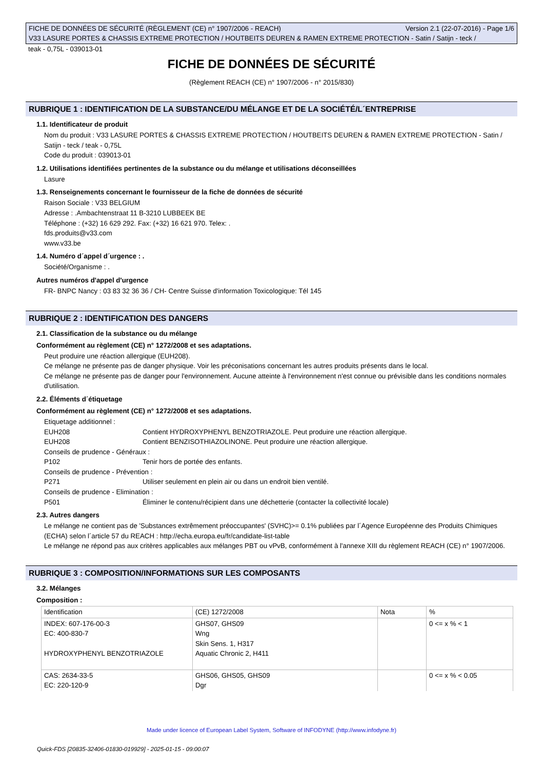FICHE DE DONNÉES DE SÉCURITÉ (RÈGLEMENT (CE) n° 1907/2006 - REACH) Version 2.1 (22-07-2016) - Page 1/6
V33 LASURE PORTES & CHASSIS EXTREME PROTECTION / HOUTBEITS DEUREN & RAMEN EXTREME PROTECTION - Satin / Satijn - teck /
teak - 0,75L - 039013-01
FICHE DE DONNÉES DE SÉCURITÉ
(Règlement REACH (CE) n° 1907/2006 - n° 2015/830)
RUBRIQUE 1 : IDENTIFICATION DE LA SUBSTANCE/DU MÉLANGE ET DE LA SOCIÉTÉ/L´ENTREPRISE
1.1. Identificateur de produit
Nom du produit : V33 LASURE PORTES & CHASSIS EXTREME PROTECTION / HOUTBEITS DEUREN & RAMEN EXTREME PROTECTION - Satin / Satijn - teck / teak - 0,75L
Code du produit : 039013-01
1.2. Utilisations identifiées pertinentes de la substance ou du mélange et utilisations déconseillées
Lasure
1.3. Renseignements concernant le fournisseur de la fiche de données de sécurité
Raison Sociale : V33 BELGIUM
Adresse : .Ambachtenstraat 11 B-3210 LUBBEEK BE
Téléphone : (+32) 16 629 292. Fax: (+32) 16 621 970. Telex: .
fds.produits@v33.com
www.v33.be
1.4. Numéro d´appel d´urgence : .
Société/Organisme : .
Autres numéros d'appel d'urgence
FR- BNPC Nancy : 03 83 32 36 36 / CH- Centre Suisse d'information Toxicologique: Tél 145
RUBRIQUE 2 : IDENTIFICATION DES DANGERS
2.1. Classification de la substance ou du mélange
Conformément au règlement (CE) n° 1272/2008 et ses adaptations.
Peut produire une réaction allergique (EUH208).
Ce mélange ne présente pas de danger physique. Voir les préconisations concernant les autres produits présents dans le local.
Ce mélange ne présente pas de danger pour l'environnement. Aucune atteinte à l'environnement n'est connue ou prévisible dans les conditions normales d'utilisation.
2.2. Éléments d´étiquetage
Conformément au règlement (CE) n° 1272/2008 et ses adaptations.
Etiquetage additionnel :
EUH208 Contient HYDROXYPHENYL BENZOTRIAZOLE. Peut produire une réaction allergique.
EUH208 Contient BENZISOTHIAZOLINONE. Peut produire une réaction allergique.
Conseils de prudence - Généraux :
P102 Tenir hors de portée des enfants.
Conseils de prudence - Prévention :
P271 Utiliser seulement en plein air ou dans un endroit bien ventilé.
Conseils de prudence - Elimination :
P501 Éliminer le contenu/récipient dans une déchetterie (contacter la collectivité locale)
2.3. Autres dangers
Le mélange ne contient pas de 'Substances extrêmement préoccupantes' (SVHC)>= 0.1% publiées par l´Agence Européenne des Produits Chimiques (ECHA) selon l´article 57 du REACH : http://echa.europa.eu/fr/candidate-list-table
Le mélange ne répond pas aux critères applicables aux mélanges PBT ou vPvB, conformément à l'annexe XIII du règlement REACH (CE) n° 1907/2006.
RUBRIQUE 3 : COMPOSITION/INFORMATIONS SUR LES COMPOSANTS
3.2. Mélanges
Composition :
| Identification | (CE) 1272/2008 | Nota | % |
| INDEX: 607-176-00-3 EC: 400-830-7 HYDROXYPHENYL BENZOTRIAZOLE | GHS07, GHS09 Wng Skin Sens. 1, H317 Aquatic Chronic 2, H411 | | 0 <= x % < 1 |
| CAS: 2634-33-5 EC: 220-120-9 | GHS06, GHS05, GHS09 Dgr | | 0 <= x % < 0.05 |
Made under licence of European Label System, Software of INFODYNE (http://www.infodyne.fr)
Quick-FDS [20835-32406-01830-019929] - 2025-01-15 - 09:00:07